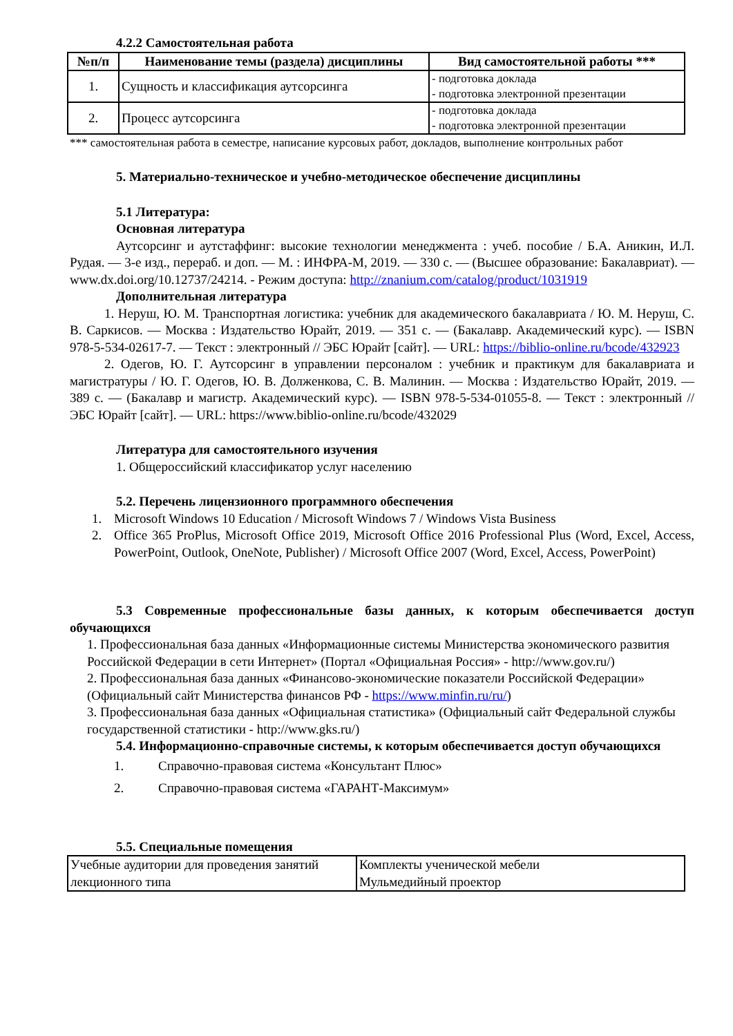4.2.2 Самостоятельная работа
| №п/п | Наименование темы (раздела) дисциплины | Вид самостоятельной работы *** |
| --- | --- | --- |
| 1. | Сущность и классификация аутсорсинга | - подготовка доклада - подготовка электронной презентации |
| 2. | Процесс аутсорсинга | - подготовка доклада - подготовка электронной презентации |
*** самостоятельная работа в семестре, написание курсовых работ, докладов, выполнение контрольных работ
5. Материально-техническое и учебно-методическое обеспечение дисциплины
5.1 Литература:
Основная литература
Аутсорсинг и аутстаффинг: высокие технологии менеджмента : учеб. пособие / Б.А. Аникин, И.Л. Рудая. — 3-е изд., перераб. и доп. — М. : ИНФРА-М, 2019. — 330 с. — (Высшее образование: Бакалавриат). — www.dx.doi.org/10.12737/24214. - Режим доступа: http://znanium.com/catalog/product/1031919
Дополнительная литература
1. Неруш, Ю. М. Транспортная логистика: учебник для академического бакалавриата / Ю. М. Неруш, С. В. Саркисов. — Москва : Издательство Юрайт, 2019. — 351 с. — (Бакалавр. Академический курс). — ISBN 978-5-534-02617-7. — Текст : электронный // ЭБС Юрайт [сайт]. — URL: https://biblio-online.ru/bcode/432923
2. Одегов, Ю. Г. Аутсорсинг в управлении персоналом : учебник и практикум для бакалавриата и магистратуры / Ю. Г. Одегов, Ю. В. Долженкова, С. В. Малинин. — Москва : Издательство Юрайт, 2019. — 389 с. — (Бакалавр и магистр. Академический курс). — ISBN 978-5-534-01055-8. — Текст : электронный // ЭБС Юрайт [сайт]. — URL: https://www.biblio-online.ru/bcode/432029
Литература для самостоятельного изучения
1. Общероссийский классификатор услуг населению
5.2. Перечень лицензионного программного обеспечения
1. Microsoft Windows 10 Education / Microsoft Windows 7 / Windows Vista Business
2. Office 365 ProPlus, Microsoft Office 2019, Microsoft Office 2016 Professional Plus (Word, Excel, Access, PowerPoint, Outlook, OneNote, Publisher) / Microsoft Office 2007 (Word, Excel, Access, PowerPoint)
5.3 Современные профессиональные базы данных, к которым обеспечивается доступ обучающихся
1. Профессиональная база данных «Информационные системы Министерства экономического развития Российской Федерации в сети Интернет» (Портал «Официальная Россия» - http://www.gov.ru/)
2. Профессиональная база данных «Финансово-экономические показатели Российской Федерации» (Официальный сайт Министерства финансов РФ - https://www.minfin.ru/ru/)
3. Профессиональная база данных «Официальная статистика» (Официальный сайт Федеральной службы государственной статистики - http://www.gks.ru/)
5.4. Информационно-справочные системы, к которым обеспечивается доступ обучающихся
1. Справочно-правовая система «Консультант Плюс»
2. Справочно-правовая система «ГАРАНТ-Максимум»
5.5. Специальные помещения
| Учебные аудитории для проведения занятий лекционного типа | Комплекты ученической мебели Мульмедийный проектор |